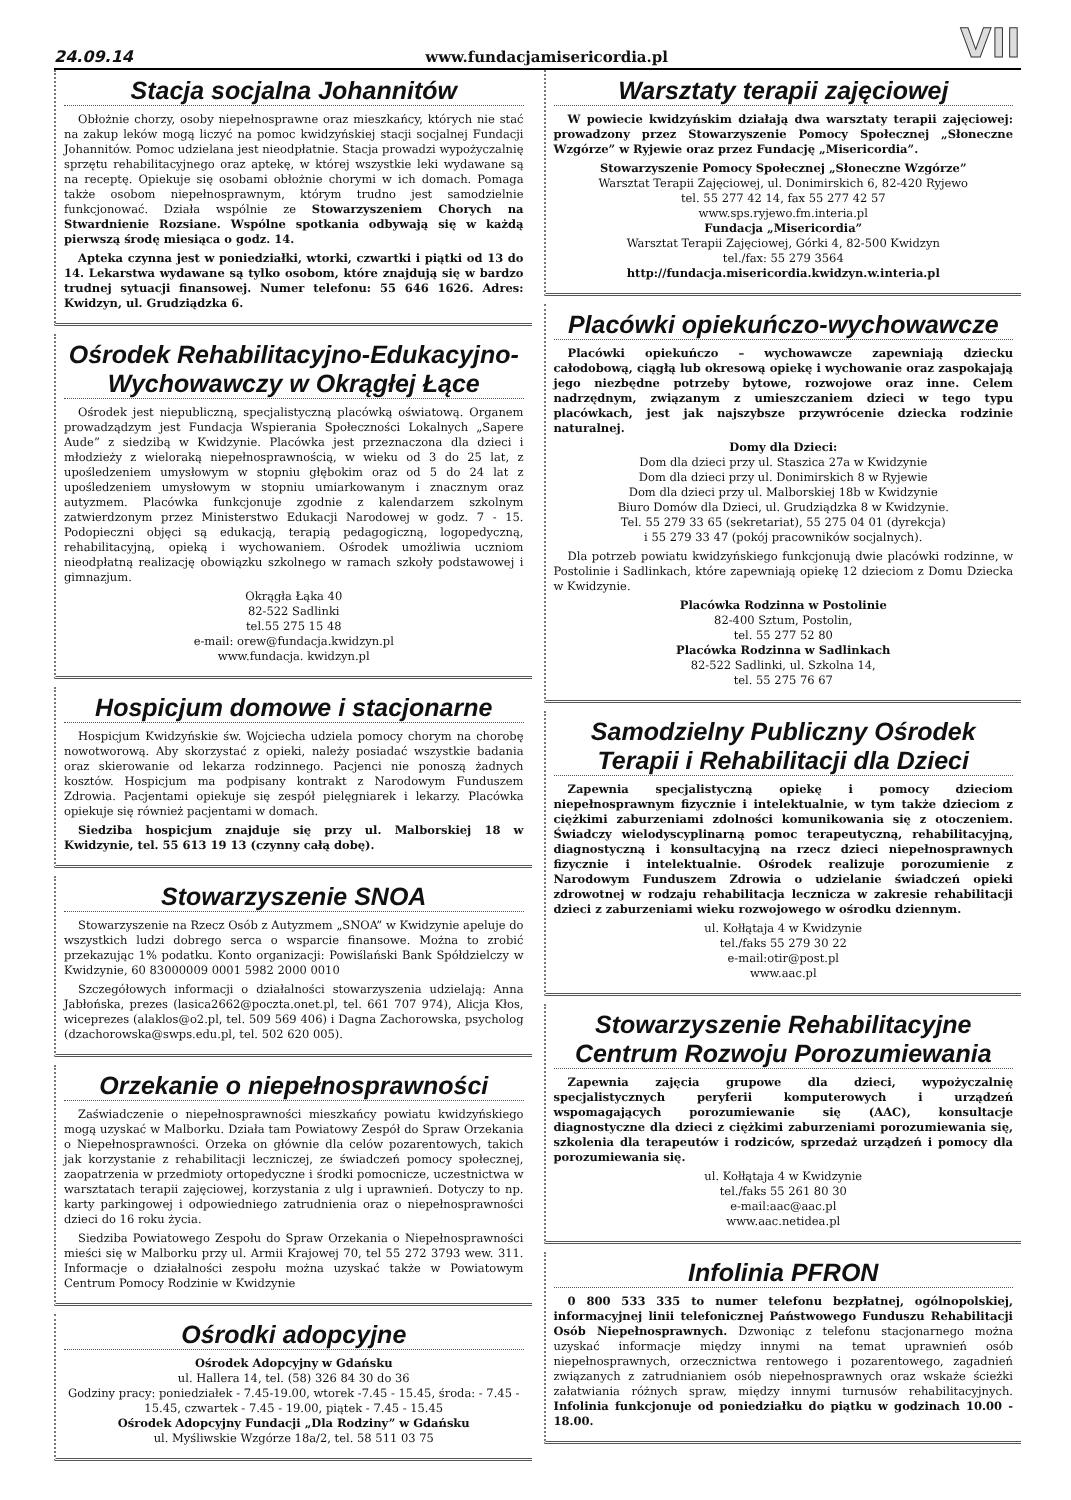24.09.14 www.fundacjamisericordia.pl VII
Stacja socjalna Johannitów
Obłożnie chorzy, osoby niepełnosprawne oraz mieszkańcy, których nie stać na zakup leków mogą liczyć na pomoc kwidzyńskiej stacji socjalnej Fundacji Johannitów. Pomoc udzielana jest nieodpłatnie. Stacja prowadzi wypożyczalnię sprzętu rehabilitacyjnego oraz aptekę, w której wszystkie leki wydawane są na receptę. Opiekuje się osobami obłożnie chorymi w ich domach. Pomaga także osobom niepełnosprawnym, którym trudno jest samodzielnie funkcjonować. Działa wspólnie ze Stowarzyszeniem Chorych na Stwardnienie Rozsiane. Wspólne spotkania odbywają się w każdą pierwszą środę miesiąca o godz. 14.
Apteka czynna jest w poniedziałki, wtorki, czwartki i piątki od 13 do 14. Lekarstwa wydawane są tylko osobom, które znajdują się w bardzo trudnej sytuacji finansowej. Numer telefonu: 55 646 1626. Adres: Kwidzyn, ul. Grudziądzka 6.
Ośrodek Rehabilitacyjno-Edukacyjno-Wychowawczy w Okrągłej Łące
Ośrodek jest niepubliczną, specjalistyczną placówką oświatową. Organem prowadządzym jest Fundacja Wspierania Społeczności Lokalnych „Sapere Aude” z siedzibą w Kwidzynie. Placówka jest przeznaczona dla dzieci i młodzieży z wieloraką niepełnosprawnością, w wieku od 3 do 25 lat, z upośledzeniem umysłowym w stopniu głębokim oraz od 5 do 24 lat z upośledzeniem umysłowym w stopniu umiarkowanym i znacznym oraz autyzmem. Placówka funkcjonuje zgodnie z kalendarzem szkolnym zatwierdzonym przez Ministerstwo Edukacji Narodowej w godz. 7 - 15. Podopieczni objęci są edukacją, terapią pedagogiczną, logopedyczną, rehabilitacyjną, opieką i wychowaniem. Ośrodek umożliwia uczniom nieodpłatną realizację obowiązku szkolnego w ramach szkoły podstawowej i gimnazjum.
Okrągła Łąka 40
82-522 Sadlinki
tel.55 275 15 48
e-mail: orew@fundacja.kwidzyn.pl
www.fundacja. kwidzyn.pl
Hospicjum domowe i stacjonarne
Hospicjum Kwidzyńskie św. Wojciecha udziela pomocy chorym na chorobę nowotworową. Aby skorzystać z opieki, należy posiadać wszystkie badania oraz skierowanie od lekarza rodzinnego. Pacjenci nie ponoszą żadnych kosztów. Hospicjum ma podpisany kontrakt z Narodowym Funduszem Zdrowia. Pacjentami opiekuje się zespół pielęgniarek i lekarzy. Placówka opiekuje się również pacjentami w domach.
Siedziba hospicjum znajduje się przy ul. Malborskiej 18 w Kwidzynie, tel. 55 613 19 13 (czynny całą dobę).
Stowarzyszenie SNOA
Stowarzyszenie na Rzecz Osób z Autyzmem „SNOA” w Kwidzynie apeluje do wszystkich ludzi dobrego serca o wsparcie finansowe. Można to zrobić przekazując 1% podatku. Konto organizacji: Powiślański Bank Spółdzielczy w Kwidzynie, 60 83000009 0001 5982 2000 0010
Szczegółowych informacji o działalności stowarzyszenia udzielają: Anna Jabłońska, prezes (lasica2662@poczta.onet.pl, tel. 661 707 974), Alicja Kłos, wiceprezes (alaklos@o2.pl, tel. 509 569 406) i Dagna Zachorowska, psycholog (dzachorowska@swps.edu.pl, tel. 502 620 005).
Orzekanie o niepełnosprawności
Zaświadczenie o niepełnosprawności mieszkańcy powiatu kwidzyńskiego mogą uzyskać w Malborku. Działa tam Powiatowy Zespół do Spraw Orzekania o Niepełnosprawności. Orzeka on głównie dla celów pozarentowych, takich jak korzystanie z rehabilitacji leczniczej, ze świadczeń pomocy społecznej, zaopatrzenia w przedmioty ortopedyczne i środki pomocnicze, uczestnictwa w warsztatach terapii zajęciowej, korzystania z ulg i uprawnień. Dotyczy to np. karty parkingowej i odpowiedniego zatrudnienia oraz o niepełnosprawności dzieci do 16 roku życia.
Siedziba Powiatowego Zespołu do Spraw Orzekania o Niepełnosprawności mieści się w Malborku przy ul. Armii Krajowej 70, tel 55 272 3793 wew. 311. Informacje o działalności zespołu można uzyskać także w Powiatowym Centrum Pomocy Rodzinie w Kwidzynie
Ośrodki adopcyjne
Ośrodek Adopcyjny w Gdańsku
ul. Hallera 14, tel. (58) 326 84 30 do 36
Godziny pracy: poniedziałek - 7.45-19.00, wtorek -7.45 - 15.45, środa: - 7.45 - 15.45, czwartek - 7.45 - 19.00, piątek - 7.45 - 15.45
Ośrodek Adopcyjny Fundacji „Dla Rodziny” w Gdańsku
ul. Myśliwskie Wzgórze 18a/2, tel. 58 511 03 75
Warsztaty terapii zajęciowej
W powiecie kwidzyńskim działają dwa warsztaty terapii zajęciowej: prowadzony przez Stowarzyszenie Pomocy Społecznej „Słoneczne Wzgórze” w Ryjewie oraz przez Fundację „Misericordia”.
Stowarzyszenie Pomocy Społecznej „Słoneczne Wzgórze”
Warsztat Terapii Zajęciowej, ul. Donimirskich 6, 82-420 Ryjewo
tel. 55 277 42 14, fax 55 277 42 57
www.sps.ryjewo.fm.interia.pl
Fundacja „Misericordia”
Warsztat Terapii Zajęciowej, Górki 4, 82-500 Kwidzyn
tel./fax: 55 279 3564
http://fundacja.misericordia.kwidzyn.w.interia.pl
Placówki opiekuńczo-wychowawcze
Placówki opiekuńczo – wychowawcze zapewniają dziecku całodobową, ciągłą lub okresową opiekę i wychowanie oraz zaspokajają jego niezbędne potrzeby bytowe, rozwojowe oraz inne. Celem nadrzędnym, związanym z umieszczaniem dzieci w tego typu placówkach, jest jak najszybsze przywrócenie dziecka rodzinie naturalnej.
Domy dla Dzieci:
Dom dla dzieci przy ul. Staszica 27a w Kwidzynie
Dom dla dzieci przy ul. Donimirskich 8 w Ryjewie
Dom dla dzieci przy ul. Malborskiej 18b w Kwidzynie
Biuro Domów dla Dzieci, ul. Grudziądzka 8 w Kwidzynie.
Tel. 55 279 33 65 (sekretariat), 55 275 04 01 (dyrekcja)
i 55 279 33 47 (pokój pracowników socjalnych).
Dla potrzeb powiatu kwidzyńskiego funkcjonują dwie placówki rodzinne, w Postolinie i Sadlinkach, które zapewniają opiekę 12 dzieciom z Domu Dziecka w Kwidzynie.
Placówka Rodzinna w Postolinie
82-400 Sztum, Postolin,
tel. 55 277 52 80
Placówka Rodzinna w Sadlinkach
82-522 Sadlinki, ul. Szkolna 14,
tel. 55 275 76 67
Samodzielny Publiczny Ośrodek Terapii i Rehabilitacji dla Dzieci
Zapewnia specjalistyczną opiekę i pomocy dzieciom niepełnosprawnym fizycznie i intelektualnie, w tym także dzieciom z ciężkimi zaburzeniami zdolności komunikowania się z otoczeniem. Świadczy wielodyscyplinarną pomoc terapeutyczną, rehabilitacyjną, diagnostyczną i konsultacyjną na rzecz dzieci niepełnosprawnych fizycznie i intelektualnie. Ośrodek realizuje porozumienie z Narodowym Funduszem Zdrowia o udzielanie świadczeń opieki zdrowotnej w rodzaju rehabilitacja lecznicza w zakresie rehabilitacji dzieci z zaburzeniami wieku rozwojowego w ośrodku dziennym.
ul. Kołłątaja 4 w Kwidzynie
tel./faks 55 279 30 22
e-mail:otir@post.pl
www.aac.pl
Stowarzyszenie Rehabilitacyjne Centrum Rozwoju Porozumiewania
Zapewnia zajęcia grupowe dla dzieci, wypożyczalnię specjalistycznych peryferii komputerowych i urządzeń wspomagających porozumiewanie się (AAC), konsultacje diagnostyczne dla dzieci z ciężkimi zaburzeniami porozumiewania się, szkolenia dla terapeutów i rodziców, sprzedaż urządzeń i pomocy dla porozumiewania się.
ul. Kołłątaja 4 w Kwidzynie
tel./faks 55 261 80 30
e-mail:aac@aac.pl
www.aac.netidea.pl
Infolinia PFRON
0 800 533 335 to numer telefonu bezpłatnej, ogólnopolskiej, informacyjnej linii telefonicznej Państwowego Funduszu Rehabilitacji Osób Niepełnosprawnych. Dzwoniąc z telefonu stacjonarnego można uzyskać informacje między innymi na temat uprawnień osób niepełnosprawnych, orzecznictwa rentowego i pozarentowego, zagadnień związanych z zatrudnianiem osób niepełnosprawnych oraz wskaże ścieżki załatwiania różnych spraw, między innymi turnusów rehabilitacyjnych. Infolinia funkcjonuje od poniedziałku do piątku w godzinach 10.00 - 18.00.